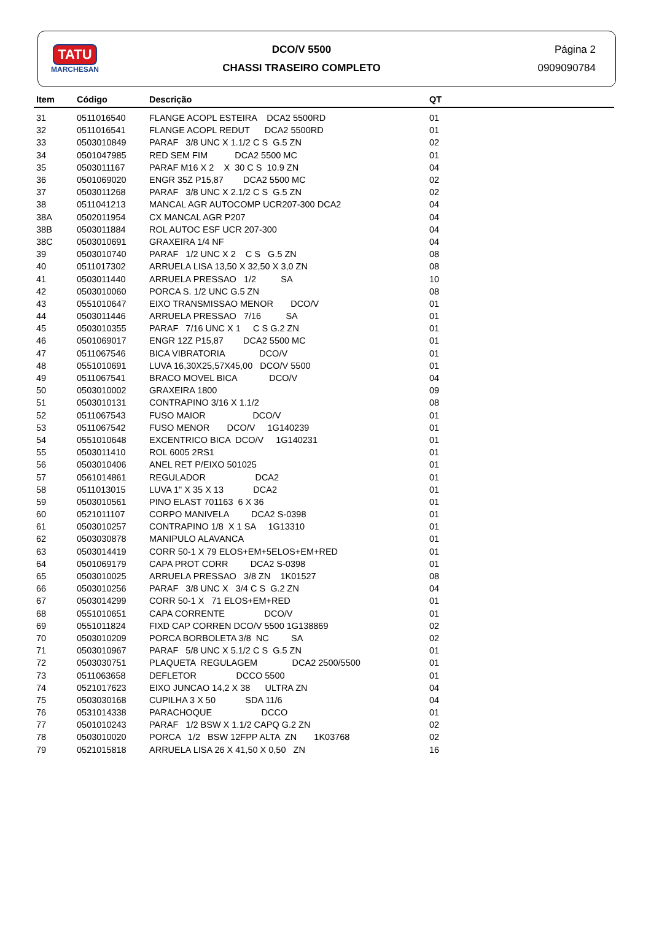TATU
MARCHESAN
DCO/V 5500
CHASSI TRASEIRO COMPLETO
Página 2
0909090784
| Item | Código | Descrição | QT |
| --- | --- | --- | --- |
| 31 | 0511016540 | FLANGE ACOPL ESTEIRA DCA2 5500RD | 01 |
| 32 | 0511016541 | FLANGE ACOPL REDUT DCA2 5500RD | 01 |
| 33 | 0503010849 | PARAF 3/8 UNC X 1.1/2 C S G.5 ZN | 02 |
| 34 | 0501047985 | RED SEM FIM DCA2 5500 MC | 01 |
| 35 | 0503011167 | PARAF M16 X 2 X 30 C S 10.9 ZN | 04 |
| 36 | 0501069020 | ENGR 35Z P15,87 DCA2 5500 MC | 02 |
| 37 | 0503011268 | PARAF 3/8 UNC X 2.1/2 C S G.5 ZN | 02 |
| 38 | 0511041213 | MANCAL AGR AUTOCOMP UCR207-300 DCA2 | 04 |
| 38A | 0502011954 | CX MANCAL AGR P207 | 04 |
| 38B | 0503011884 | ROL AUTOC ESF UCR 207-300 | 04 |
| 38C | 0503010691 | GRAXEIRA 1/4 NF | 04 |
| 39 | 0503010740 | PARAF 1/2 UNC X 2 C S G.5 ZN | 08 |
| 40 | 0511017302 | ARRUELA LISA 13,50 X 32,50 X 3,0 ZN | 08 |
| 41 | 0503011440 | ARRUELA PRESSAO 1/2 SA | 10 |
| 42 | 0503010060 | PORCA S. 1/2 UNC G.5 ZN | 08 |
| 43 | 0551010647 | EIXO TRANSMISSAO MENOR DCO/V | 01 |
| 44 | 0503011446 | ARRUELA PRESSAO 7/16 SA | 01 |
| 45 | 0503010355 | PARAF 7/16 UNC X 1 C S G.2 ZN | 01 |
| 46 | 0501069017 | ENGR 12Z P15,87 DCA2 5500 MC | 01 |
| 47 | 0511067546 | BICA VIBRATORIA DCO/V | 01 |
| 48 | 0551010691 | LUVA 16,30X25,57X45,00 DCO/V 5500 | 01 |
| 49 | 0511067541 | BRACO MOVEL BICA DCO/V | 04 |
| 50 | 0503010002 | GRAXEIRA 1800 | 09 |
| 51 | 0503010131 | CONTRAPINO 3/16 X 1.1/2 | 08 |
| 52 | 0511067543 | FUSO MAIOR DCO/V | 01 |
| 53 | 0511067542 | FUSO MENOR DCO/V 1G140239 | 01 |
| 54 | 0551010648 | EXCENTRICO BICA DCO/V 1G140231 | 01 |
| 55 | 0503011410 | ROL 6005 2RS1 | 01 |
| 56 | 0503010406 | ANEL RET P/EIXO 501025 | 01 |
| 57 | 0561014861 | REGULADOR DCA2 | 01 |
| 58 | 0511013015 | LUVA 1" X 35 X 13 DCA2 | 01 |
| 59 | 0503010561 | PINO ELAST 701163 6 X 36 | 01 |
| 60 | 0521011107 | CORPO MANIVELA DCA2 S-0398 | 01 |
| 61 | 0503010257 | CONTRAPINO 1/8 X 1 SA 1G13310 | 01 |
| 62 | 0503030878 | MANIPULO ALAVANCA | 01 |
| 63 | 0503014419 | CORR 50-1 X 79 ELOS+EM+5ELOS+EM+RED | 01 |
| 64 | 0501069179 | CAPA PROT CORR DCA2 S-0398 | 01 |
| 65 | 0503010025 | ARRUELA PRESSAO 3/8 ZN 1K01527 | 08 |
| 66 | 0503010256 | PARAF 3/8 UNC X 3/4 C S G.2 ZN | 04 |
| 67 | 0503014299 | CORR 50-1 X 71 ELOS+EM+RED | 01 |
| 68 | 0551010651 | CAPA CORRENTE DCO/V | 01 |
| 69 | 0551011824 | FIXD CAP CORREN DCO/V 5500 1G138869 | 02 |
| 70 | 0503010209 | PORCA BORBOLETA 3/8 NC SA | 02 |
| 71 | 0503010967 | PARAF 5/8 UNC X 5.1/2 C S G.5 ZN | 01 |
| 72 | 0503030751 | PLAQUETA REGULAGEM DCA2 2500/5500 | 01 |
| 73 | 0511063658 | DEFLETOR DCCO 5500 | 01 |
| 74 | 0521017623 | EIXO JUNCAO 14,2 X 38 ULTRA ZN | 04 |
| 75 | 0503030168 | CUPILHA 3 X 50 SDA 11/6 | 04 |
| 76 | 0531014338 | PARACHOQUE DCCO | 01 |
| 77 | 0501010243 | PARAF 1/2 BSW X 1.1/2 CAPQ G.2 ZN | 02 |
| 78 | 0503010020 | PORCA 1/2 BSW 12FPP ALTA ZN 1K03768 | 02 |
| 79 | 0521015818 | ARRUELA LISA 26 X 41,50 X 0,50 ZN | 16 |